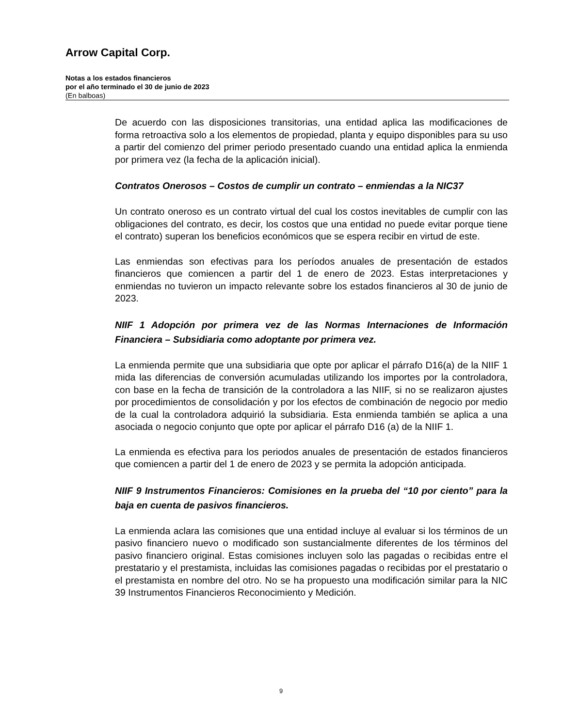Arrow Capital Corp.
Notas a los estados financieros
por el año terminado el 30 de junio de 2023
(En balboas)
De acuerdo con las disposiciones transitorias, una entidad aplica las modificaciones de forma retroactiva solo a los elementos de propiedad, planta y equipo disponibles para su uso a partir del comienzo del primer periodo presentado cuando una entidad aplica la enmienda por primera vez (la fecha de la aplicación inicial).
Contratos Onerosos – Costos de cumplir un contrato – enmiendas a la NIC37
Un contrato oneroso es un contrato virtual del cual los costos inevitables de cumplir con las obligaciones del contrato, es decir, los costos que una entidad no puede evitar porque tiene el contrato) superan los beneficios económicos que se espera recibir en virtud de este.
Las enmiendas son efectivas para los períodos anuales de presentación de estados financieros que comiencen a partir del 1 de enero de 2023. Estas interpretaciones y enmiendas no tuvieron un impacto relevante sobre los estados financieros al 30 de junio de 2023.
NIIF 1 Adopción por primera vez de las Normas Internaciones de Información Financiera – Subsidiaria como adoptante por primera vez.
La enmienda permite que una subsidiaria que opte por aplicar el párrafo D16(a) de la NIIF 1 mida las diferencias de conversión acumuladas utilizando los importes por la controladora, con base en la fecha de transición de la controladora a las NIIF, si no se realizaron ajustes por procedimientos de consolidación y por los efectos de combinación de negocio por medio de la cual la controladora adquirió la subsidiaria. Esta enmienda también se aplica a una asociada o negocio conjunto que opte por aplicar el párrafo D16 (a) de la NIIF 1.
La enmienda es efectiva para los periodos anuales de presentación de estados financieros que comiencen a partir del 1 de enero de 2023 y se permita la adopción anticipada.
NIIF 9 Instrumentos Financieros: Comisiones en la prueba del “10 por ciento” para la baja en cuenta de pasivos financieros.
La enmienda aclara las comisiones que una entidad incluye al evaluar si los términos de un pasivo financiero nuevo o modificado son sustancialmente diferentes de los términos del pasivo financiero original. Estas comisiones incluyen solo las pagadas o recibidas entre el prestatario y el prestamista, incluidas las comisiones pagadas o recibidas por el prestatario o el prestamista en nombre del otro. No se ha propuesto una modificación similar para la NIC 39 Instrumentos Financieros Reconocimiento y Medición.
9